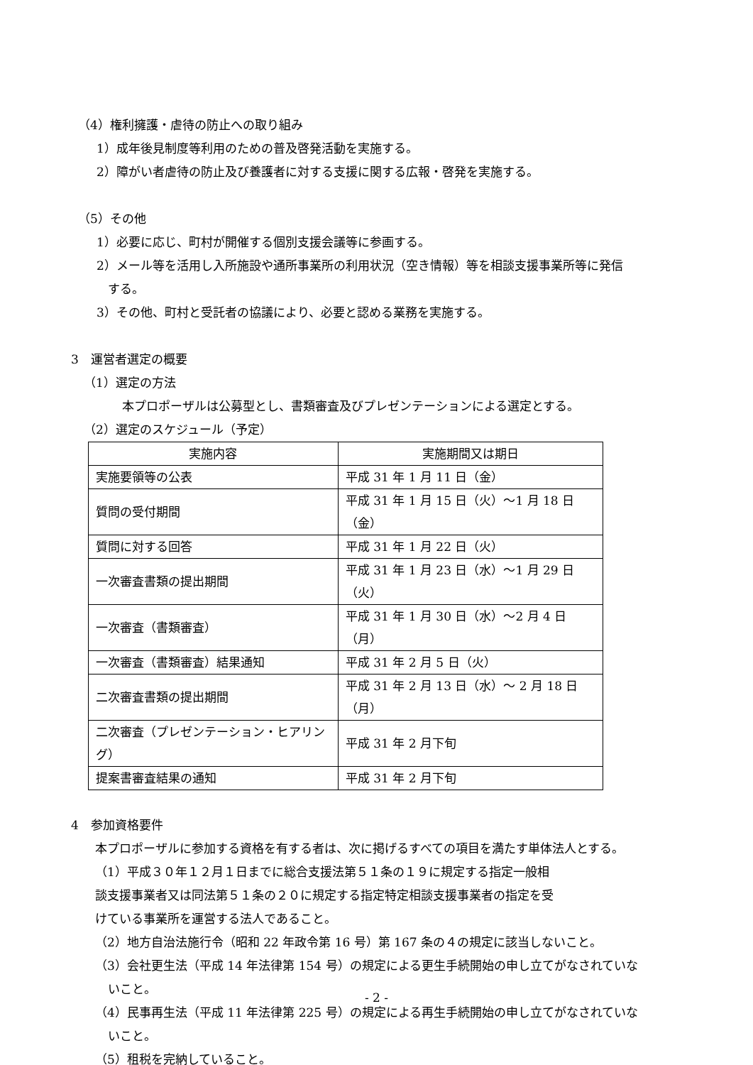（4）権利擁護・虐待の防止への取り組み
1）成年後見制度等利用のための普及啓発活動を実施する。
2）障がい者虐待の防止及び養護者に対する支援に関する広報・啓発を実施する。
（5）その他
1）必要に応じ、町村が開催する個別支援会議等に参画する。
2）メール等を活用し入所施設や通所事業所の利用状況（空き情報）等を相談支援事業所等に発信
する。
3）その他、町村と受託者の協議により、必要と認める業務を実施する。
3　運営者選定の概要
（1）選定の方法
本プロポーザルは公募型とし、書類審査及びプレゼンテーションによる選定とする。
（2）選定のスケジュール（予定）
| 実施内容 | 実施期間又は期日 |
| --- | --- |
| 実施要領等の公表 | 平成 31 年 1 月 11 日（金） |
| 質問の受付期間 | 平成 31 年 1 月 15 日（火）～1 月 18 日（金） |
| 質問に対する回答 | 平成 31 年 1 月 22 日（火） |
| 一次審査書類の提出期間 | 平成 31 年 1 月 23 日（水）～1 月 29 日（火） |
| 一次審査（書類審査） | 平成 31 年 1 月 30 日（水）～2 月 4 日（月） |
| 一次審査（書類審査）結果通知 | 平成 31 年 2 月 5 日（火） |
| 二次審査書類の提出期間 | 平成 31 年 2 月 13 日（水）～ 2 月 18 日（月） |
| 二次審査（プレゼンテーション・ヒアリング） | 平成 31 年 2 月下旬 |
| 提案書審査結果の通知 | 平成 31 年 2 月下旬 |
4　参加資格要件
本プロポーザルに参加する資格を有する者は、次に掲げるすべての項目を満たす単体法人とする。
（1）平成３０年１２月１日までに総合支援法第５１条の１９に規定する指定一般相
談支援事業者又は同法第５１条の２０に規定する指定特定相談支援事業者の指定を受
けている事業所を運営する法人であること。
（2）地方自治法施行令（昭和 22 年政令第 16 号）第 167 条の４の規定に該当しないこと。
（3）会社更生法（平成 14 年法律第 154 号）の規定による更生手続開始の申し立てがなされていな
いこと。
（4）民事再生法（平成 11 年法律第 225 号）の規定による再生手続開始の申し立てがなされていな
いこと。
（5）租税を完納していること。
- 2 -